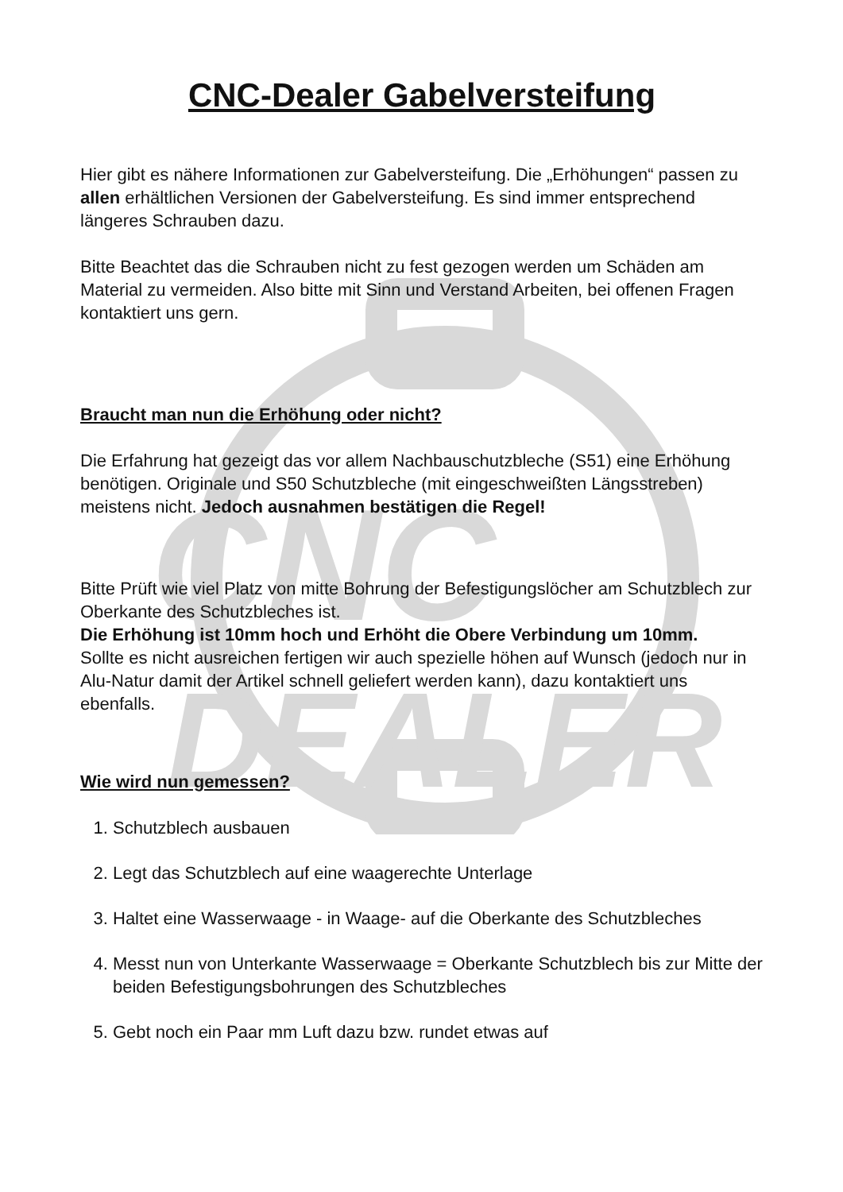CNC
DEALER
CNC-Dealer Gabelversteifung
Hier gibt es nähere Informationen zur Gabelversteifung. Die „Erhöhungen“ passen zu allen erhältlichen Versionen der Gabelversteifung. Es sind immer entsprechend längeres Schrauben dazu.
Bitte Beachtet das die Schrauben nicht zu fest gezogen werden um Schäden am Material zu vermeiden. Also bitte mit Sinn und Verstand Arbeiten, bei offenen Fragen kontaktiert uns gern.
Braucht man nun die Erhöhung oder nicht?
Die Erfahrung hat gezeigt das vor allem Nachbauschutzbleche (S51) eine Erhöhung benötigen. Originale und S50 Schutzbleche (mit eingeschweißten Längsstreben) meistens nicht. Jedoch ausnahmen bestätigen die Regel!
Bitte Prüft wie viel Platz von mitte Bohrung der Befestigungslöcher am Schutzblech zur Oberkante des Schutzbleches ist.
Die Erhöhung ist 10mm hoch und Erhöht die Obere Verbindung um 10mm.
Sollte es nicht ausreichen fertigen wir auch spezielle höhen auf Wunsch (jedoch nur in Alu-Natur damit der Artikel schnell geliefert werden kann), dazu kontaktiert uns ebenfalls.
Wie wird nun gemessen?
1. Schutzblech ausbauen
2. Legt das Schutzblech auf eine waagerechte Unterlage
3. Haltet eine Wasserwaage - in Waage- auf die Oberkante des Schutzbleches
4. Messt nun von Unterkante Wasserwaage = Oberkante Schutzblech bis zur Mitte der beiden Befestigungsbohrungen des Schutzbleches
5. Gebt noch ein Paar mm Luft dazu bzw. rundet etwas auf